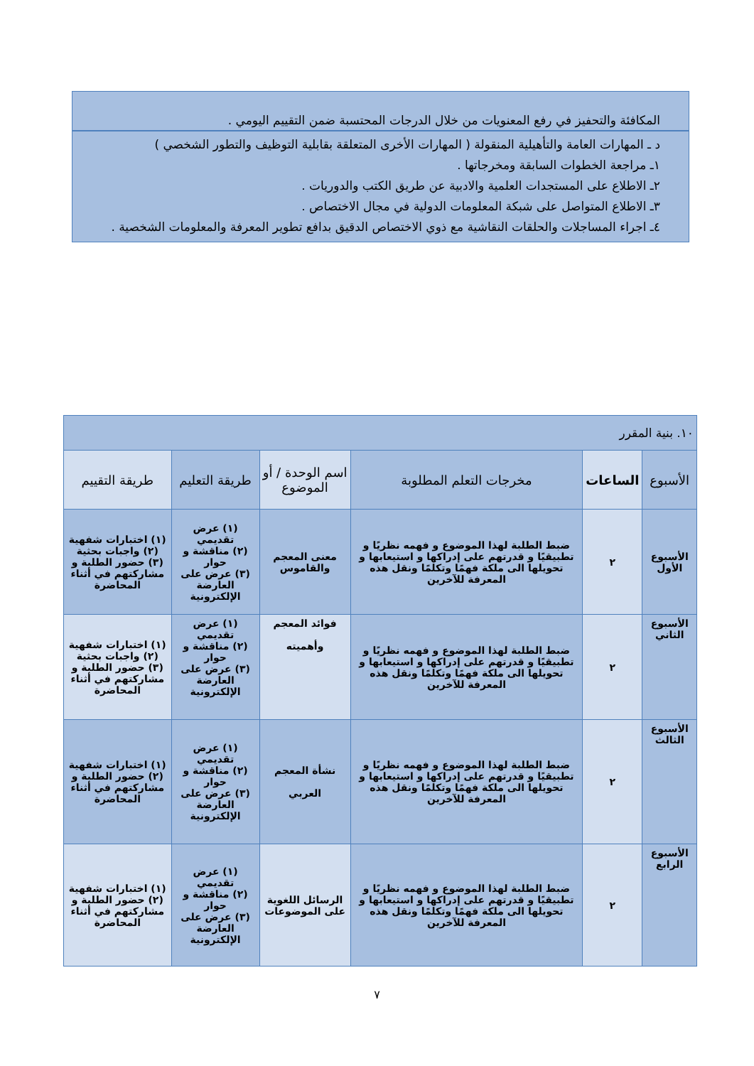المكافئة والتحفيز في رفع المعنويات من خلال الدرجات المحتسبة ضمن التقييم اليومي .
د ـ المهارات العامة والتأهيلية المنقولة ( المهارات الأخرى المتعلقة بقابلية التوظيف والتطور الشخصي )
١ـ مراجعة الخطوات السابقة ومخرجاتها .
٢ـ الاطلاع على المستجدات العلمية والادبية عن طريق الكتب والدوريات .
٣ـ الاطلاع المتواصل على شبكة المعلومات الدولية في مجال الاختصاص .
٤ـ اجراء المساجلات والحلقات النقاشية مع ذوي الاختصاص الدقيق بدافع تطوير المعرفة والمعلومات الشخصية .
| ١٠. بنية المقرر | | | | | |
| الأسبوع | الساعات | مخرجات التعلم المطلوبة | اسم الوحدة / أو الموضوع | طريقة التعليم | طريقة التقييم |
| الأسبوع الأول | ٢ | ضبط الطلبة لهذا الموضوع و فهمه نظريًا و تطبيقيًا و قدرتهم على إدراكها و استيعابها و تحويلها الى ملكة فهمًا وتكلمًا ونقل هذه المعرفة للآخرين | معنى المعجم والقاموس | (١) عرض تقديمي (٢) مناقشة و حوار (٣) عرض على العارضة الإلكترونية | (١) اختبارات شفهية (٢) واجبات بحثية (٣) حضور الطلبة و مشاركتهم في أثناء المحاضرة |
| الأسبوع الثاني | ٢ | ضبط الطلبة لهذا الموضوع و فهمه نظريًا و تطبيقيًا و قدرتهم على إدراكها و استيعابها و تحويلها الى ملكة فهمًا وتكلمًا ونقل هذه المعرفة للآخرين | فوائد المعجم وأهميته | (١) عرض تقديمي (٢) مناقشة و حوار (٣) عرض على العارضة الإلكترونية | (١) اختبارات شفهية (٢) واجبات بحثية (٣) حضور الطلبة و مشاركتهم في أثناء المحاضرة |
| الأسبوع الثالث | ٢ | ضبط الطلبة لهذا الموضوع و فهمه نظريًا و تطبيقيًا و قدرتهم على إدراكها و استيعابها و تحويلها الى ملكة فهمًا وتكلمًا ونقل هذه المعرفة للآخرين | نشأة المعجم العربي | (١) عرض تقديمي (٢) مناقشة و حوار (٣) عرض على العارضة الإلكترونية | (١) اختبارات شفهية (٢) حضور الطلبة و مشاركتهم في أثناء المحاضرة |
| الأسبوع الرابع | ٢ | ضبط الطلبة لهذا الموضوع و فهمه نظريًا و تطبيقيًا و قدرتهم على إدراكها و استيعابها و تحويلها الى ملكة فهمًا وتكلمًا ونقل هذه المعرفة للآخرين | الرسائل اللغوية على الموضوعات | (١) عرض تقديمي (٢) مناقشة و حوار (٣) عرض على العارضة الإلكترونية | (١) اختبارات شفهية (٢) حضور الطلبة و مشاركتهم في أثناء المحاضرة |
٧